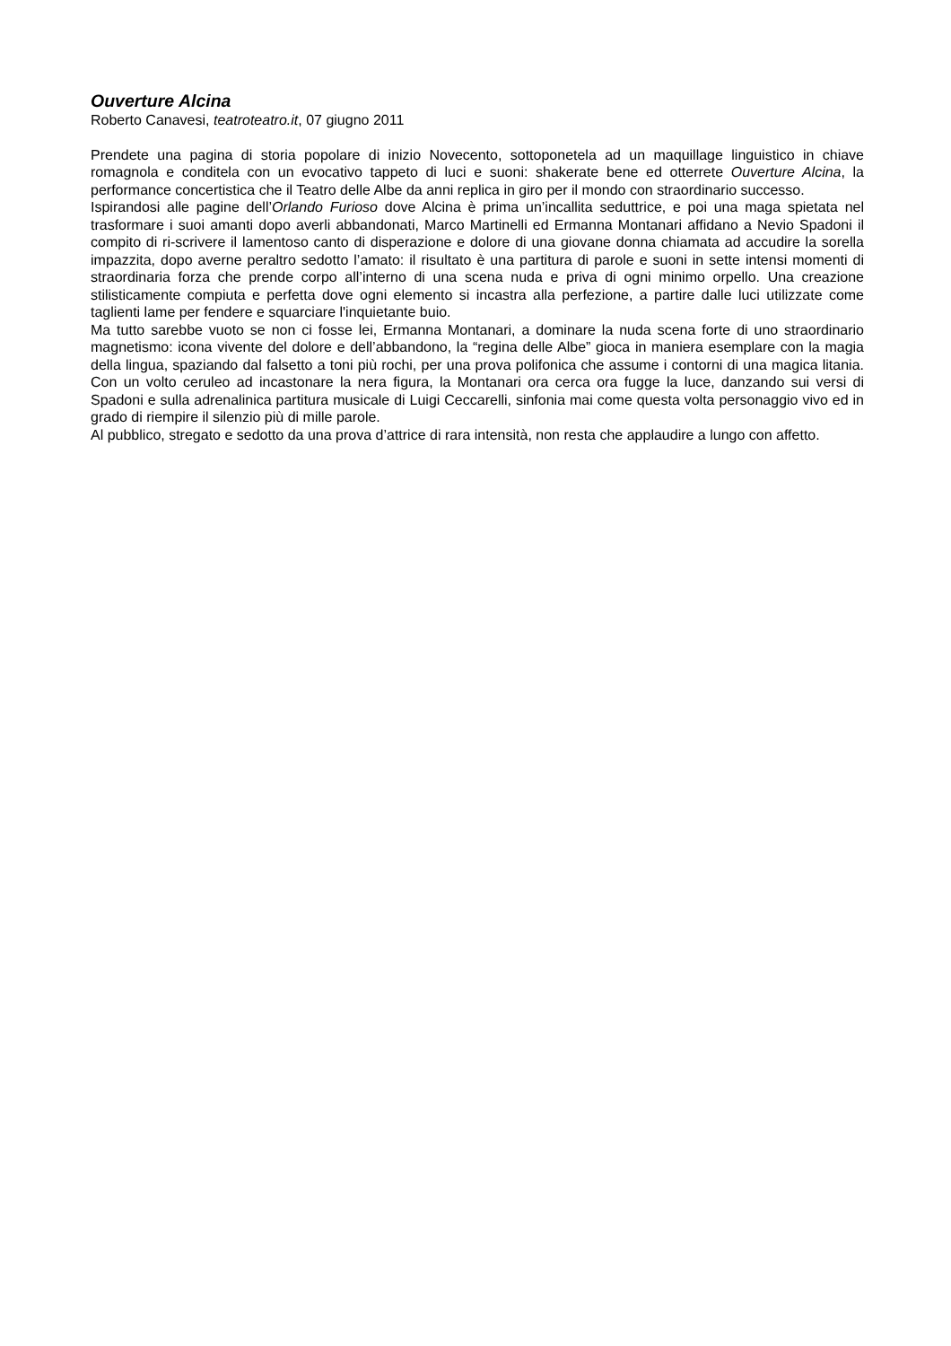Ouverture Alcina
Roberto Canavesi, teatroteatro.it, 07 giugno 2011
Prendete una pagina di storia popolare di inizio Novecento, sottoponetela ad un maquillage linguistico in chiave romagnola e conditela con un evocativo tappeto di luci e suoni: shakerate bene ed otterrete Ouverture Alcina, la performance concertistica che il Teatro delle Albe da anni replica in giro per il mondo con straordinario successo.
Ispirandosi alle pagine dell’Orlando Furioso dove Alcina è prima un’incallita seduttrice, e poi una maga spietata nel trasformare i suoi amanti dopo averli abbandonati, Marco Martinelli ed Ermanna Montanari affidano a Nevio Spadoni il compito di ri-scrivere il lamentoso canto di disperazione e dolore di una giovane donna chiamata ad accudire la sorella impazzita, dopo averne peraltro sedotto l’amato: il risultato è una partitura di parole e suoni in sette intensi momenti di straordinaria forza che prende corpo all’interno di una scena nuda e priva di ogni minimo orpello. Una creazione stilisticamente compiuta e perfetta dove ogni elemento si incastra alla perfezione, a partire dalle luci utilizzate come taglienti lame per fendere e squarciare l'inquietante buio.
Ma tutto sarebbe vuoto se non ci fosse lei, Ermanna Montanari, a dominare la nuda scena forte di uno straordinario magnetismo: icona vivente del dolore e dell’abbandono, la “regina delle Albe” gioca in maniera esemplare con la magia della lingua, spaziando dal falsetto a toni più rochi, per una prova polifonica che assume i contorni di una magica litania. Con un volto ceruleo ad incastonare la nera figura, la Montanari ora cerca ora fugge la luce, danzando sui versi di Spadoni e sulla adrenalinica partitura musicale di Luigi Ceccarelli, sinfonia mai come questa volta personaggio vivo ed in grado di riempire il silenzio più di mille parole.
Al pubblico, stregato e sedotto da una prova d’attrice di rara intensità, non resta che applaudire a lungo con affetto.